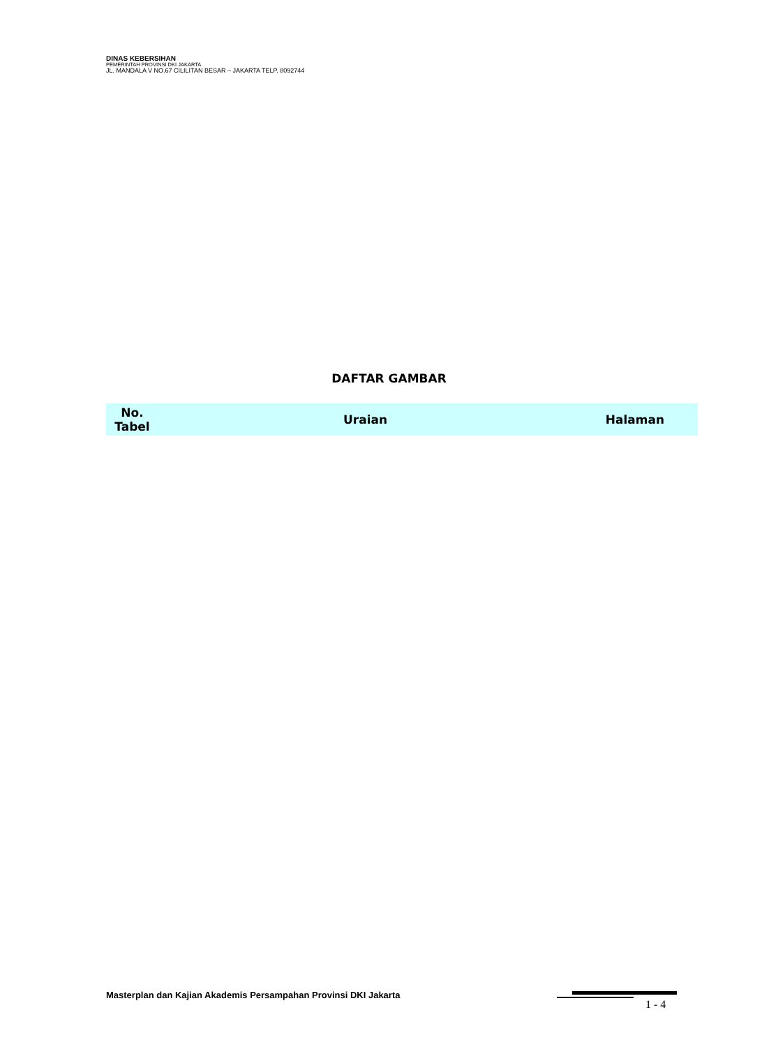DINAS KEBERSIHAN
PEMERINTAH PROVINSI DKI JAKARTA
JL. MANDALA V NO.67 CILILITAN BESAR – JAKARTA TELP. 8092744
DAFTAR GAMBAR
| No. Tabel | Uraian | Halaman |
| --- | --- | --- |
Masterplan dan Kajian Akademis Persampahan Provinsi DKI Jakarta
1 - 4